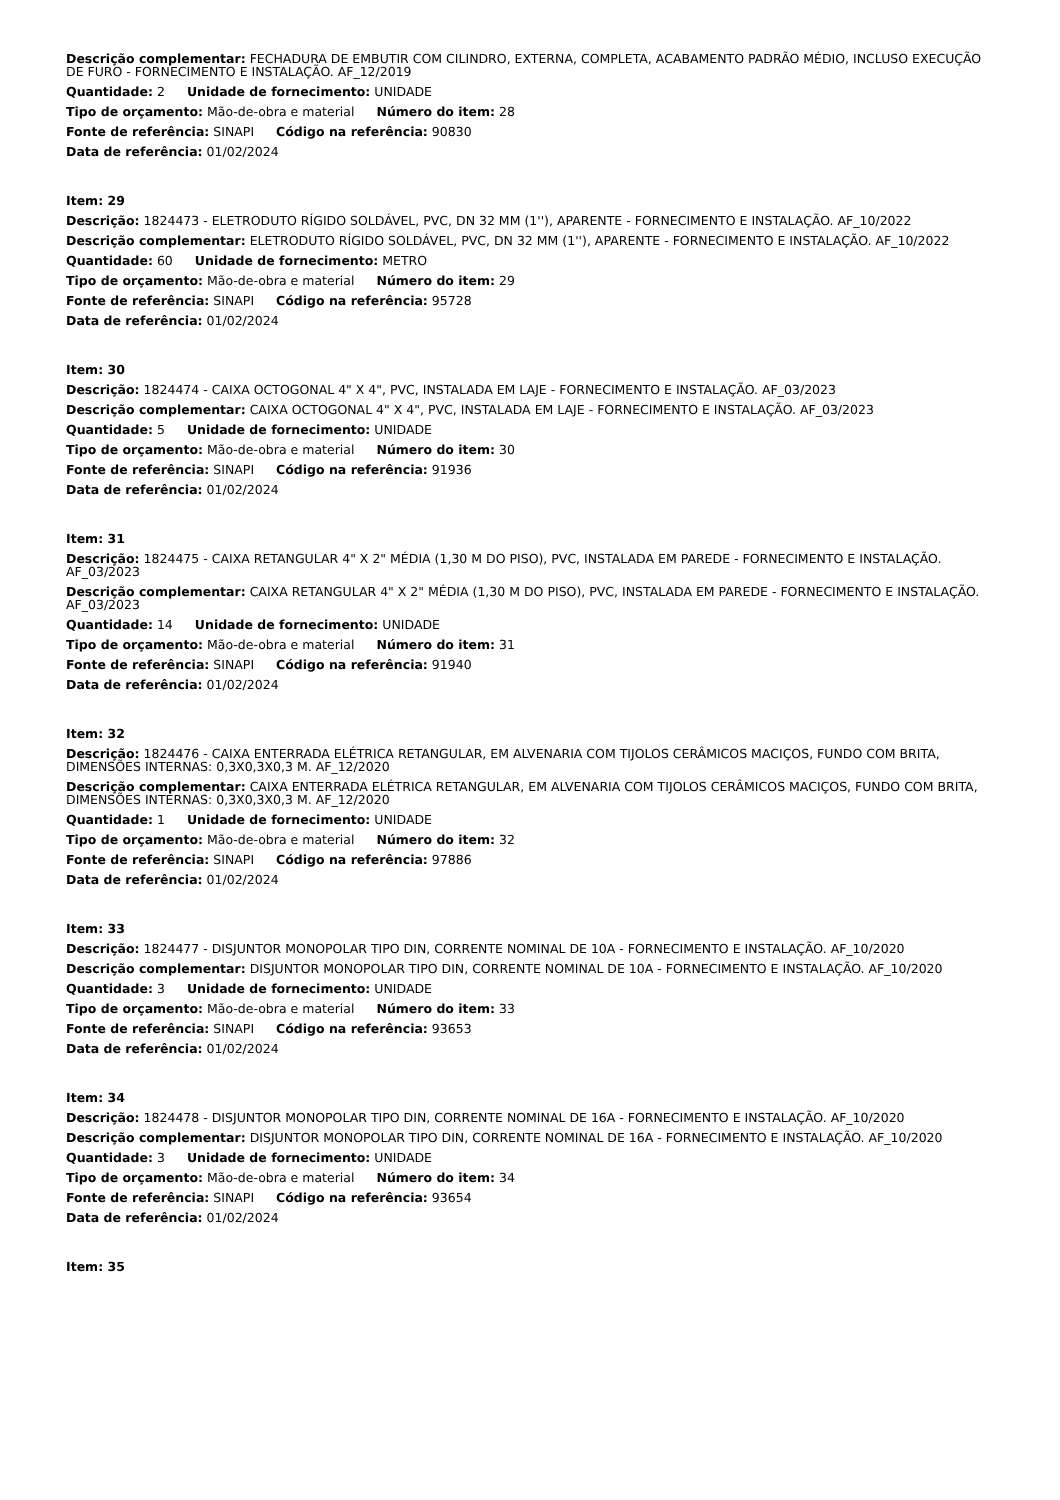Descrição complementar: FECHADURA DE EMBUTIR COM CILINDRO, EXTERNA, COMPLETA, ACABAMENTO PADRÃO MÉDIO, INCLUSO EXECUÇÃO DE FURO - FORNECIMENTO E INSTALAÇÃO. AF_12/2019
Quantidade: 2 Unidade de fornecimento: UNIDADE
Tipo de orçamento: Mão-de-obra e material Número do item: 28
Fonte de referência: SINAPI Código na referência: 90830
Data de referência: 01/02/2024
Item: 29
Descrição: 1824473 - ELETRODUTO RÍGIDO SOLDÁVEL, PVC, DN 32 MM (1''), APARENTE - FORNECIMENTO E INSTALAÇÃO. AF_10/2022
Descrição complementar: ELETRODUTO RÍGIDO SOLDÁVEL, PVC, DN 32 MM (1''), APARENTE - FORNECIMENTO E INSTALAÇÃO. AF_10/2022
Quantidade: 60 Unidade de fornecimento: METRO
Tipo de orçamento: Mão-de-obra e material Número do item: 29
Fonte de referência: SINAPI Código na referência: 95728
Data de referência: 01/02/2024
Item: 30
Descrição: 1824474 - CAIXA OCTOGONAL 4" X 4", PVC, INSTALADA EM LAJE - FORNECIMENTO E INSTALAÇÃO. AF_03/2023
Descrição complementar: CAIXA OCTOGONAL 4" X 4", PVC, INSTALADA EM LAJE - FORNECIMENTO E INSTALAÇÃO. AF_03/2023
Quantidade: 5 Unidade de fornecimento: UNIDADE
Tipo de orçamento: Mão-de-obra e material Número do item: 30
Fonte de referência: SINAPI Código na referência: 91936
Data de referência: 01/02/2024
Item: 31
Descrição: 1824475 - CAIXA RETANGULAR 4" X 2" MÉDIA (1,30 M DO PISO), PVC, INSTALADA EM PAREDE - FORNECIMENTO E INSTALAÇÃO. AF_03/2023
Descrição complementar: CAIXA RETANGULAR 4" X 2" MÉDIA (1,30 M DO PISO), PVC, INSTALADA EM PAREDE - FORNECIMENTO E INSTALAÇÃO. AF_03/2023
Quantidade: 14 Unidade de fornecimento: UNIDADE
Tipo de orçamento: Mão-de-obra e material Número do item: 31
Fonte de referência: SINAPI Código na referência: 91940
Data de referência: 01/02/2024
Item: 32
Descrição: 1824476 - CAIXA ENTERRADA ELÉTRICA RETANGULAR, EM ALVENARIA COM TIJOLOS CERÂMICOS MACIÇOS, FUNDO COM BRITA, DIMENSÕES INTERNAS: 0,3X0,3X0,3 M. AF_12/2020
Descrição complementar: CAIXA ENTERRADA ELÉTRICA RETANGULAR, EM ALVENARIA COM TIJOLOS CERÂMICOS MACIÇOS, FUNDO COM BRITA, DIMENSÕES INTERNAS: 0,3X0,3X0,3 M. AF_12/2020
Quantidade: 1 Unidade de fornecimento: UNIDADE
Tipo de orçamento: Mão-de-obra e material Número do item: 32
Fonte de referência: SINAPI Código na referência: 97886
Data de referência: 01/02/2024
Item: 33
Descrição: 1824477 - DISJUNTOR MONOPOLAR TIPO DIN, CORRENTE NOMINAL DE 10A - FORNECIMENTO E INSTALAÇÃO. AF_10/2020
Descrição complementar: DISJUNTOR MONOPOLAR TIPO DIN, CORRENTE NOMINAL DE 10A - FORNECIMENTO E INSTALAÇÃO. AF_10/2020
Quantidade: 3 Unidade de fornecimento: UNIDADE
Tipo de orçamento: Mão-de-obra e material Número do item: 33
Fonte de referência: SINAPI Código na referência: 93653
Data de referência: 01/02/2024
Item: 34
Descrição: 1824478 - DISJUNTOR MONOPOLAR TIPO DIN, CORRENTE NOMINAL DE 16A - FORNECIMENTO E INSTALAÇÃO. AF_10/2020
Descrição complementar: DISJUNTOR MONOPOLAR TIPO DIN, CORRENTE NOMINAL DE 16A - FORNECIMENTO E INSTALAÇÃO. AF_10/2020
Quantidade: 3 Unidade de fornecimento: UNIDADE
Tipo de orçamento: Mão-de-obra e material Número do item: 34
Fonte de referência: SINAPI Código na referência: 93654
Data de referência: 01/02/2024
Item: 35